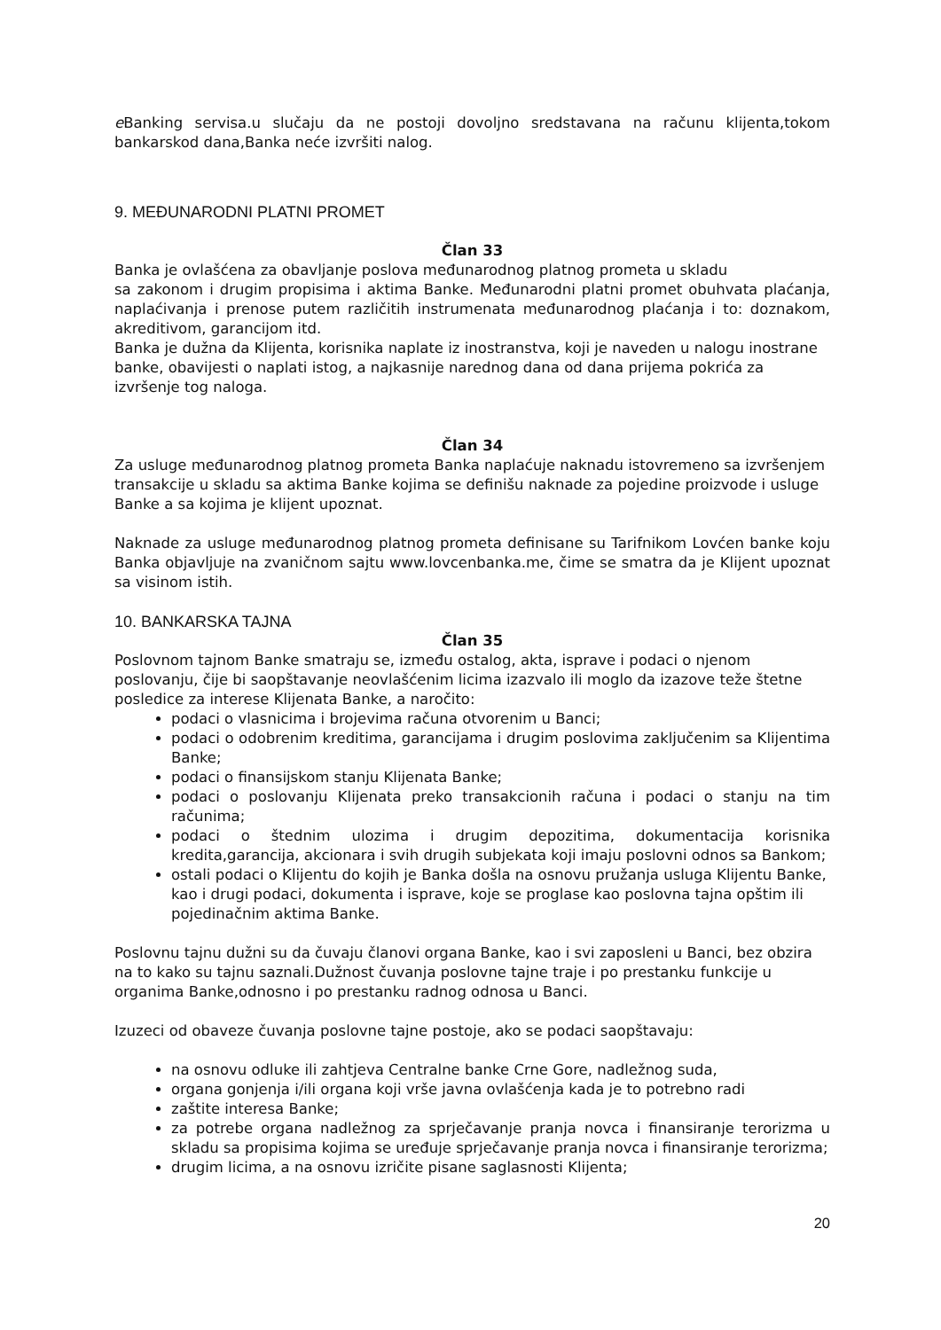e Banking servisa.u slučaju da ne postoji dovoljno sredstavana na računu klijenta,tokom bankarskod dana,Banka neće izvršiti nalog.
9. MEĐUNARODNI PLATNI PROMET
Član 33
Banka je ovlašćena za obavljanje poslova međunarodnog platnog prometa u skladu
sa zakonom i drugim propisima i aktima Banke. Međunarodni platni promet obuhvata plaćanja, naplaćivanja i prenose putem različitih instrumenata međunarodnog plaćanja i to: doznakom, akreditivom, garancijom itd.
Banka je dužna da Klijenta, korisnika naplate iz inostranstva, koji je naveden u nalogu inostrane banke, obavijesti o naplati istog, a najkasnije narednog dana od dana prijema pokrića za izvršenje tog naloga.
Član 34
Za usluge međunarodnog platnog prometa Banka naplaćuje naknadu istovremeno sa izvršenjem transakcije u skladu sa aktima Banke kojima se definišu naknade za pojedine proizvode i usluge Banke a sa kojima je klijent upoznat.
Naknade za usluge međunarodnog platnog prometa definisane su Tarifnikom Lovćen banke koju Banka objavljuje na zvaničnom sajtu www.lovcenbanka.me, čime se smatra da je Klijent upoznat sa visinom istih.
10. BANKARSKA TAJNA
Član 35
Poslovnom tajnom Banke smatraju se, između ostalog, akta, isprave i podaci o njenom poslovanju, čije bi saopštavanje neovlašćenim licima izazvalo ili moglo da izazove teže štetne posledice za interese Klijenata Banke, a naročito:
podaci o vlasnicima i brojevima računa otvorenim u Banci;
podaci o odobrenim kreditima, garancijama i drugim poslovima zaključenim sa Klijentima Banke;
podaci o finansijskom stanju Klijenata Banke;
podaci o poslovanju Klijenata preko transakcionih računa i podaci o stanju na tim računima;
podaci o štednim ulozima i drugim depozitima, dokumentacija korisnika kredita,garancija, akcionara i svih drugih subjekata koji imaju poslovni odnos sa Bankom;
ostali podaci o Klijentu do kojih je Banka došla na osnovu pružanja usluga Klijentu Banke, kao i drugi podaci, dokumenta i isprave, koje se proglase kao poslovna tajna opštim ili pojedinačnim aktima Banke.
Poslovnu tajnu dužni su da čuvaju članovi organa Banke, kao i svi zaposleni u Banci, bez obzira na to kako su tajnu saznali.Dužnost čuvanja poslovne tajne traje i po prestanku funkcije u organima Banke,odnosno i po prestanku radnog odnosa u Banci.
Izuzeci od obaveze čuvanja poslovne tajne postoje, ako se podaci saopštavaju:
na osnovu odluke ili zahtjeva Centralne banke Crne Gore, nadležnog suda,
organa gonjenja i/ili organa koji vrše javna ovlašćenja kada je to potrebno radi
zaštite interesa Banke;
za potrebe organa nadležnog za sprječavanje pranja novca i finansiranje terorizma u skladu sa propisima kojima se uređuje sprječavanje pranja novca i finansiranje terorizma;
drugim licima, a na osnovu izričite pisane saglasnosti Klijenta;
20